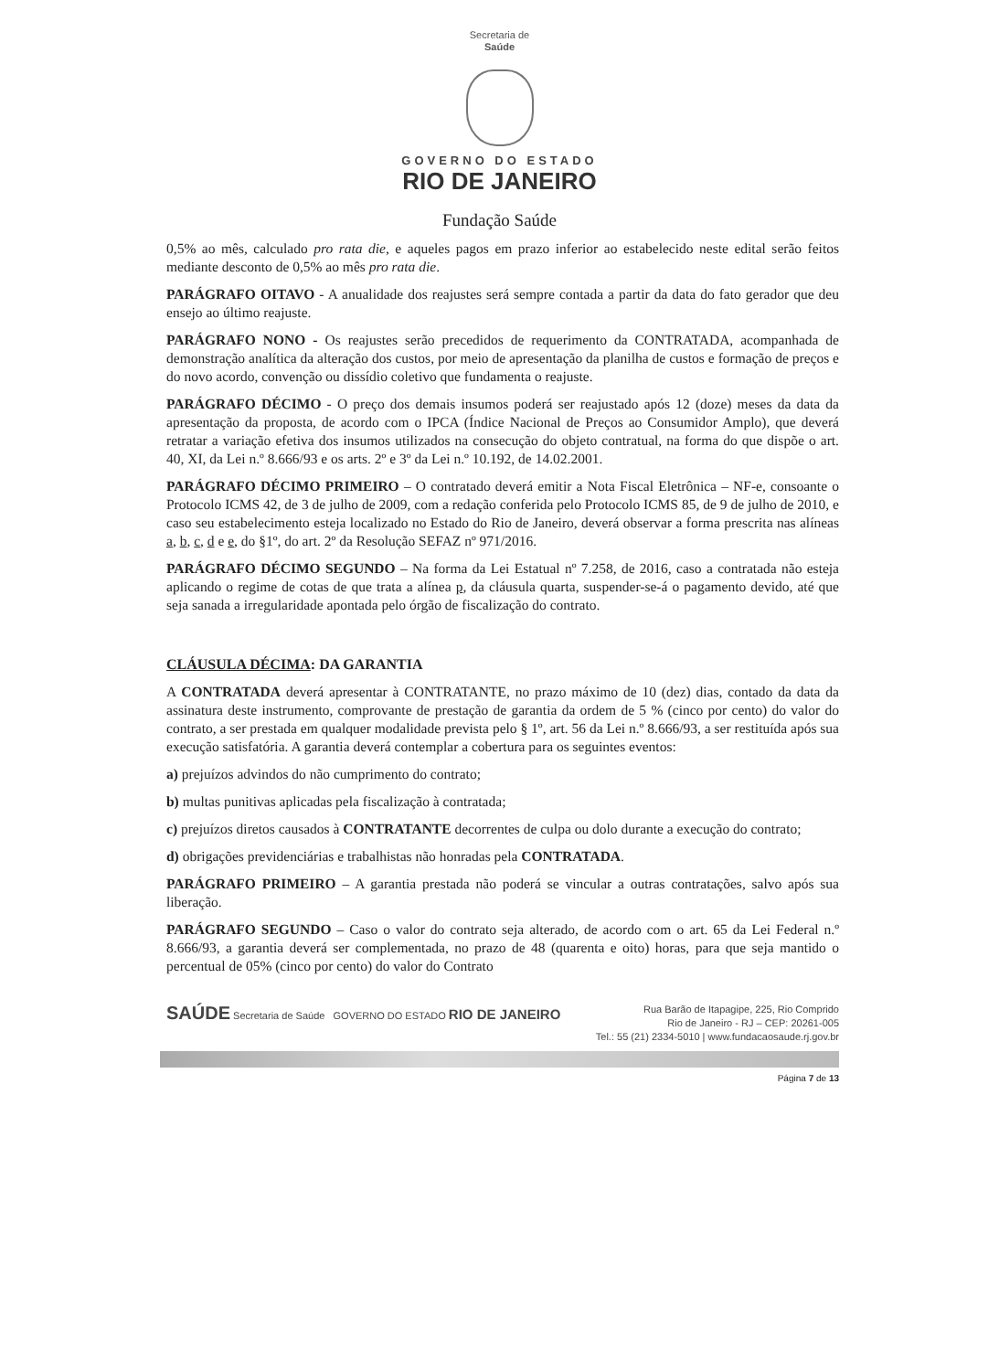Secretaria de
Saúde
GOVERNO DO ESTADO
RIO DE JANEIRO
Fundação Saúde
0,5% ao mês, calculado pro rata die, e aqueles pagos em prazo inferior ao estabelecido neste edital serão feitos mediante desconto de 0,5% ao mês pro rata die.
PARÁGRAFO OITAVO - A anualidade dos reajustes será sempre contada a partir da data do fato gerador que deu ensejo ao último reajuste.
PARÁGRAFO NONO - Os reajustes serão precedidos de requerimento da CONTRATADA, acompanhada de demonstração analítica da alteração dos custos, por meio de apresentação da planilha de custos e formação de preços e do novo acordo, convenção ou dissídio coletivo que fundamenta o reajuste.
PARÁGRAFO DÉCIMO - O preço dos demais insumos poderá ser reajustado após 12 (doze) meses da data da apresentação da proposta, de acordo com o IPCA (Índice Nacional de Preços ao Consumidor Amplo), que deverá retratar a variação efetiva dos insumos utilizados na consecução do objeto contratual, na forma do que dispõe o art. 40, XI, da Lei n.º 8.666/93 e os arts. 2º e 3º da Lei n.º 10.192, de 14.02.2001.
PARÁGRAFO DÉCIMO PRIMEIRO – O contratado deverá emitir a Nota Fiscal Eletrônica – NF-e, consoante o Protocolo ICMS 42, de 3 de julho de 2009, com a redação conferida pelo Protocolo ICMS 85, de 9 de julho de 2010, e caso seu estabelecimento esteja localizado no Estado do Rio de Janeiro, deverá observar a forma prescrita nas alíneas a, b, c, d e e, do §1º, do art. 2º da Resolução SEFAZ nº 971/2016.
PARÁGRAFO DÉCIMO SEGUNDO – Na forma da Lei Estatual nº 7.258, de 2016, caso a contratada não esteja aplicando o regime de cotas de que trata a alínea p, da cláusula quarta, suspender-se-á o pagamento devido, até que seja sanada a irregularidade apontada pelo órgão de fiscalização do contrato.
CLÁUSULA DÉCIMA: DA GARANTIA
A CONTRATADA deverá apresentar à CONTRATANTE, no prazo máximo de 10 (dez) dias, contado da data da assinatura deste instrumento, comprovante de prestação de garantia da ordem de 5 % (cinco por cento) do valor do contrato, a ser prestada em qualquer modalidade prevista pelo § 1º, art. 56 da Lei n.º 8.666/93, a ser restituída após sua execução satisfatória. A garantia deverá contemplar a cobertura para os seguintes eventos:
a) prejuízos advindos do não cumprimento do contrato;
b) multas punitivas aplicadas pela fiscalização à contratada;
c) prejuízos diretos causados à CONTRATANTE decorrentes de culpa ou dolo durante a execução do contrato;
d) obrigações previdenciárias e trabalhistas não honradas pela CONTRATADA.
PARÁGRAFO PRIMEIRO – A garantia prestada não poderá se vincular a outras contratações, salvo após sua liberação.
PARÁGRAFO SEGUNDO – Caso o valor do contrato seja alterado, de acordo com o art. 65 da Lei Federal n.º 8.666/93, a garantia deverá ser complementada, no prazo de 48 (quarenta e oito) horas, para que seja mantido o percentual de 05% (cinco por cento) do valor do Contrato
SAÚDE Secretaria de Saúde GOVERNO DO ESTADO RIO DE JANEIRO
Rua Barão de Itapagipe, 225, Rio Comprido
Rio de Janeiro - RJ – CEP: 20261-005
Tel.: 55 (21) 2334-5010 | www.fundacaosaude.rj.gov.br
Página 7 de 13